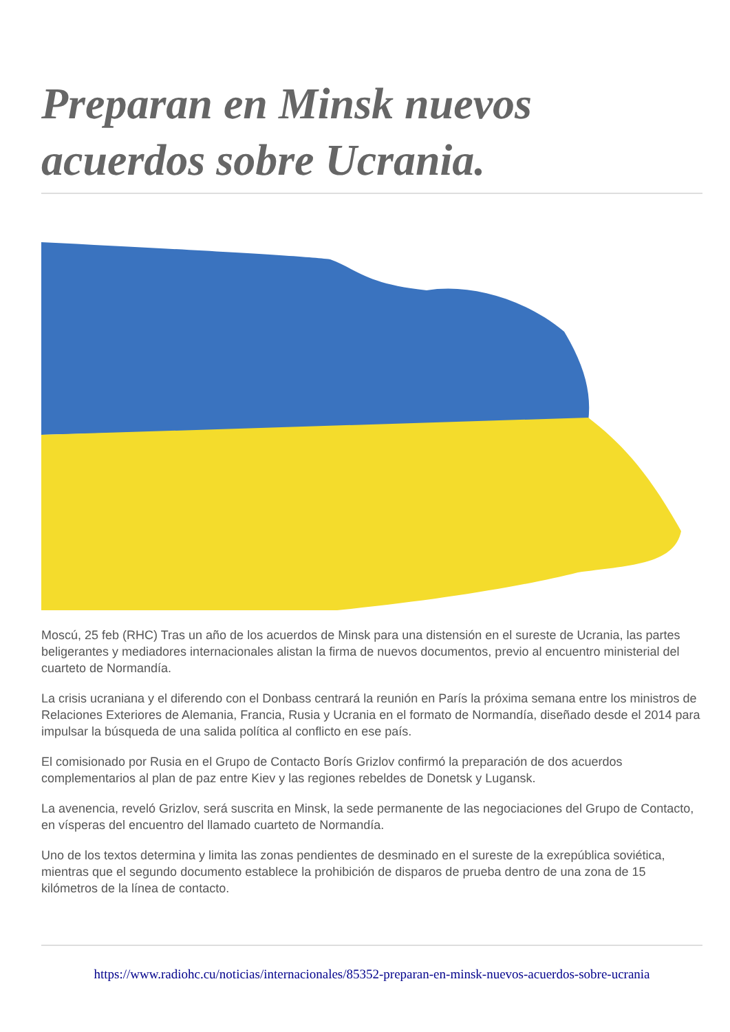Preparan en Minsk nuevos acuerdos sobre Ucrania.
Moscú, 25 feb (RHC) Tras un año de los acuerdos de Minsk para una distensión en el sureste de Ucrania, las partes beligerantes y mediadores internacionales alistan la firma de nuevos documentos, previo al encuentro ministerial del cuarteto de Normandía.
La crisis ucraniana y el diferendo con el Donbass centrará la reunión en París la próxima semana entre los ministros de Relaciones Exteriores de Alemania, Francia, Rusia y Ucrania en el formato de Normandía, diseñado desde el 2014 para impulsar la búsqueda de una salida política al conflicto en ese país.
El comisionado por Rusia en el Grupo de Contacto Borís Grizlov confirmó la preparación de dos acuerdos complementarios al plan de paz entre Kiev y las regiones rebeldes de Donetsk y Lugansk.
La avenencia, reveló Grizlov, será suscrita en Minsk, la sede permanente de las negociaciones del Grupo de Contacto, en vísperas del encuentro del llamado cuarteto de Normandía.
Uno de los textos determina y limita las zonas pendientes de desminado en el sureste de la exrepública soviética, mientras que el segundo documento establece la prohibición de disparos de prueba dentro de una zona de 15 kilómetros de la línea de contacto.
https://www.radiohc.cu/noticias/internacionales/85352-preparan-en-minsk-nuevos-acuerdos-sobre-ucrania